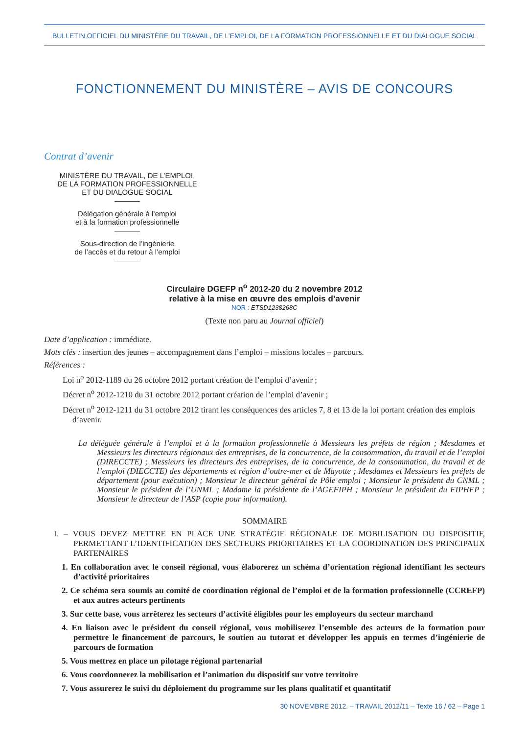BULLETIN OFFICIEL DU MINISTÈRE DU TRAVAIL, DE L’EMPLOI, DE LA FORMATION PROFESSIONNELLE ET DU DIALOGUE SOCIAL
FONCTIONNEMENT DU MINISTÈRE – AVIS DE CONCOURS
Contrat d’avenir
MINISTÈRE DU TRAVAIL, DE L’EMPLOI,
DE LA FORMATION PROFESSIONNELLE
ET DU DIALOGUE SOCIAL
Délégation générale à l’emploi
et à la formation professionnelle
Sous-direction de l’ingénierie
de l’accès et du retour à l’emploi
Circulaire DGEFP n<sup>o</sup> 2012-20 du 2 novembre 2012
relative à la mise en œuvre des emplois d’avenir
NOR : ETSD1238268C
(Texte non paru au Journal officiel)
Date d’application : immédiate.
Mots clés : insertion des jeunes – accompagnement dans l’emploi – missions locales – parcours.
Références :
Loi n<sup>o</sup> 2012-1189 du 26 octobre 2012 portant création de l’emploi d’avenir ;
Décret n<sup>o</sup> 2012-1210 du 31 octobre 2012 portant création de l’emploi d’avenir ;
Décret n<sup>o</sup> 2012-1211 du 31 octobre 2012 tirant les conséquences des articles 7, 8 et 13 de la loi portant création des emplois d’avenir.
La déléguée générale à l’emploi et à la formation professionnelle à Messieurs les préfets de région ; Mesdames et Messieurs les directeurs régionaux des entreprises, de la concurrence, de la consommation, du travail et de l’emploi (DIRECCTE) ; Messieurs les directeurs des entreprises, de la concurrence, de la consommation, du travail et de l’emploi (DIECCTE) des départements et région d’outre-mer et de Mayotte ; Mesdames et Messieurs les préfets de département (pour exécution) ; Monsieur le directeur général de Pôle emploi ; Monsieur le président du CNML ; Monsieur le président de l’UNML ; Madame la présidente de l’AGEFIPH ; Monsieur le président du FIPHFP ; Monsieur le directeur de l’ASP (copie pour information).
SOMMAIRE
I. – VOUS DEVEZ METTRE EN PLACE UNE STRATÉGIE RÉGIONALE DE MOBILISATION DU DISPOSITIF, PERMETTANT L’IDENTIFICATION DES SECTEURS PRIORITAIRES ET LA COORDINATION DES PRINCIPAUX PARTENAIRES
1. En collaboration avec le conseil régional, vous élaborerez un schéma d’orientation régional identifiant les secteurs d’activité prioritaires
2. Ce schéma sera soumis au comité de coordination régional de l’emploi et de la formation professionnelle (CCREFP) et aux autres acteurs pertinents
3. Sur cette base, vous arrêterez les secteurs d’activité éligibles pour les employeurs du secteur marchand
4. En liaison avec le président du conseil régional, vous mobiliserez l’ensemble des acteurs de la formation pour permettre le financement de parcours, le soutien au tutorat et développer les appuis en termes d’ingénierie de parcours de formation
5. Vous mettrez en place un pilotage régional partenarial
6. Vous coordonnerez la mobilisation et l’animation du dispositif sur votre territoire
7. Vous assurerez le suivi du déploiement du programme sur les plans qualitatif et quantitatif
30 NOVEMBRE 2012. – TRAVAIL 2012/11 – Texte 16 / 62 – Page 1